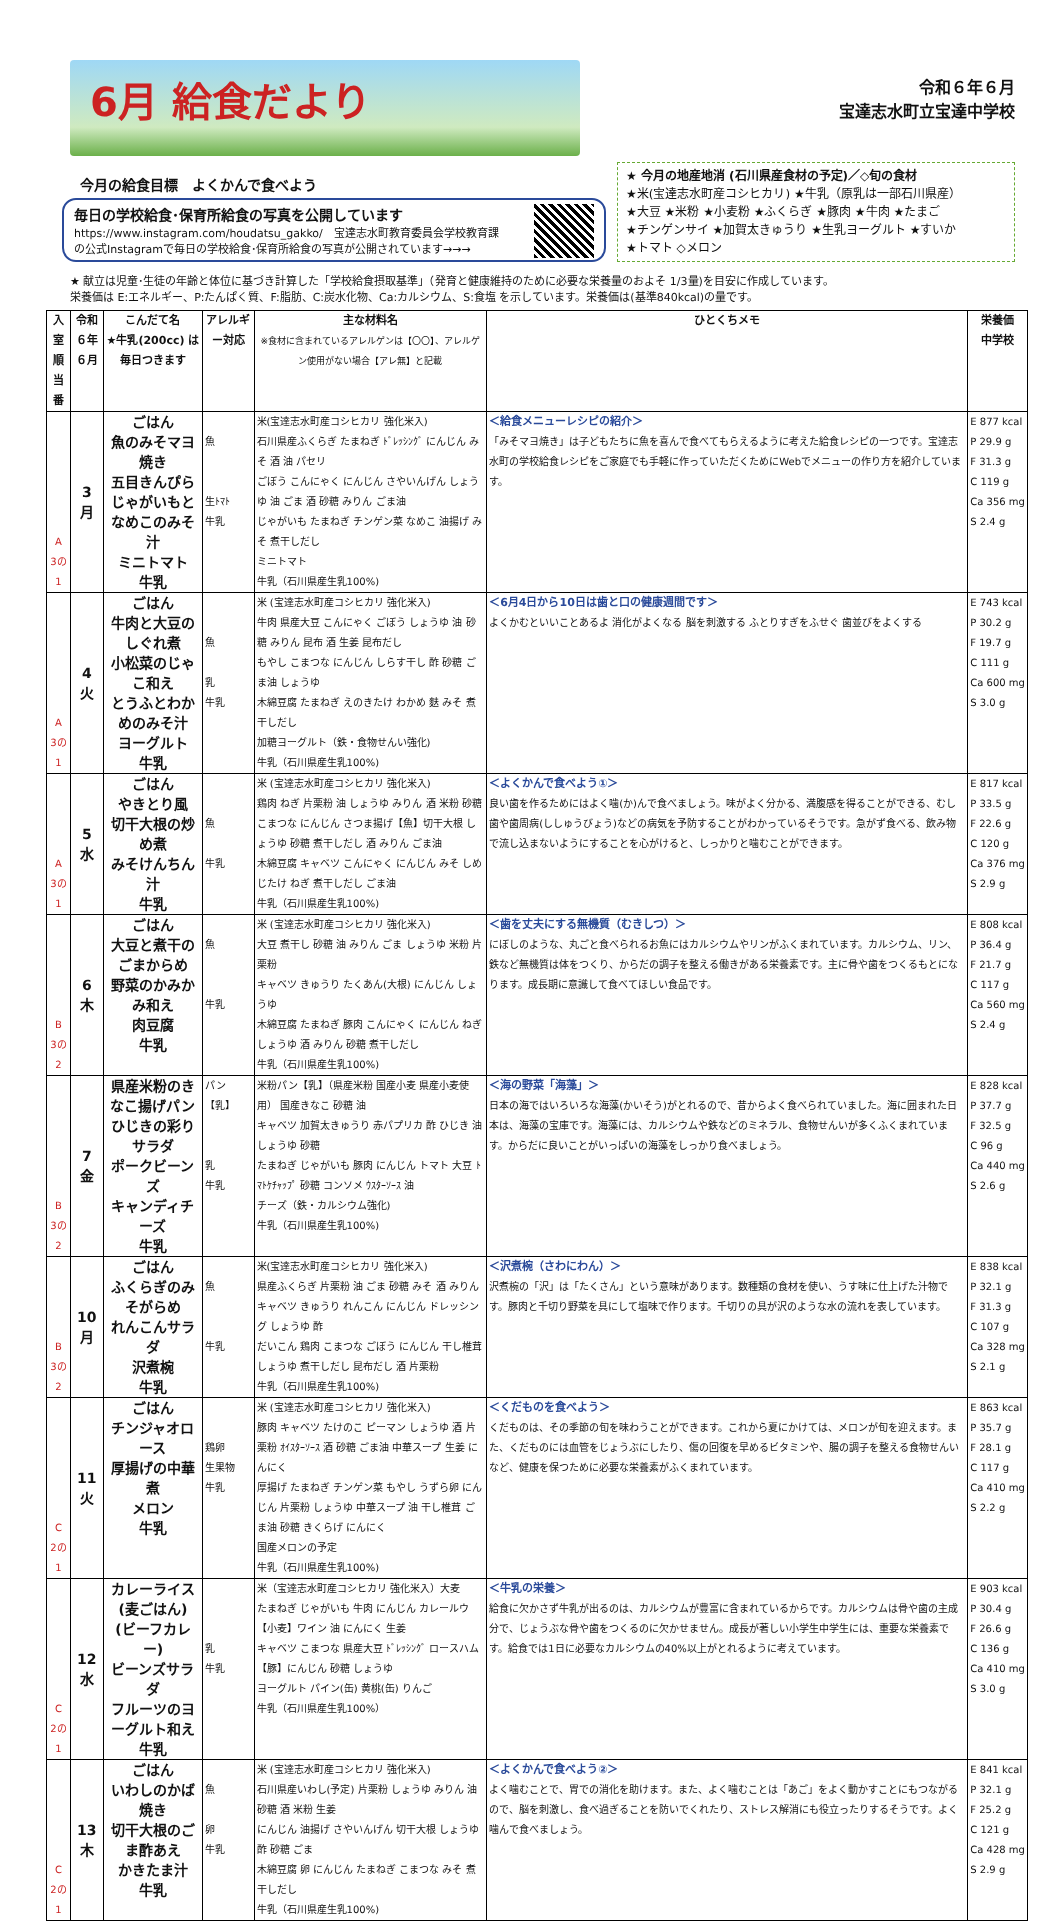6月 給食だより
令和６年６月
宝達志水町立宝達中学校
今月の給食目標　よくかんで食べよう
毎日の学校給食･保育所給食の写真を公開しています
https://www.instagram.com/houdatsu_gakko/　宝達志水町教育委員会学校教育課
の公式Instagramで毎日の学校給食･保育所給食の写真が公開されています→→→
★ 今月の地産地消 (石川県産食材の予定)／◇旬の食材
★米(宝達志水町産コシヒカリ) ★牛乳（原乳は一部石川県産）
★大豆 ★米粉 ★小麦粉 ★ふくらぎ ★豚肉 ★牛肉 ★たまご
★チンゲンサイ ★加賀太きゅうり ★生乳ヨーグルト ★すいか
★トマト ◇メロン
★ 献立は児童･生徒の年齢と体位に基づき計算した「学校給食摂取基準」（発育と健康維持のために必要な栄養量のおよそ 1/3量)を目安に作成しています。
栄養価は E:エネルギー、P:たんぱく質、F:脂肪、C:炭水化物、Ca:カルシウム、S:食塩 を示しています。栄養価は(基準840kcal)の量です。
| 入室順 当番 | 令和６年 ６月 | こんだて名 ★牛乳(200cc) は毎日つきます | アレルギー対応 | 主な材料名 ※食材に含まれているアレルゲンは【〇〇】、アレルゲン使用がない場合【アレ無】と記載 | ひとくちメモ | 栄養価 中学校 |
| --- | --- | --- | --- | --- | --- | --- |
| A 3の1 | 3 月 | ごはん 魚のみそマヨ焼き 五目きんぴら じゃがいもとなめこのみそ汁 ミニトマト 牛乳 | 魚 生ﾄﾏﾄ 牛乳 | 米(宝達志水町産コシヒカリ 強化米入) 石川県産ふくらぎ たまねぎ ﾄﾞﾚｯｼﾝｸﾞ にんじん みそ 酒 油 パセリ ごぼう こんにゃく にんじん さやいんげん しょうゆ 油 ごま 酒 砂糖 みりん ごま油 じゃがいも たまねぎ チンゲン菜 なめこ 油揚げ みそ 煮干しだし ミニトマト 牛乳（石川県産生乳100%) | ＜給食メニューレシピの紹介＞ 「みそマヨ焼き」は子どもたちに魚を喜んで食べてもらえるように考えた給食レシピの一つです。宝達志水町の学校給食レシピをご家庭でも手軽に作っていただくためにWebでメニューの作り方を紹介しています。 | E 877 kcal P 29.9 g F 31.3 g C 119 g Ca 356 mg S 2.4 g |
| A 3の1 | 4 火 | ごはん 牛肉と大豆のしぐれ煮 小松菜のじゃこ和え とうふとわかめのみそ汁 ヨーグルト 牛乳 | 魚 乳 牛乳 | 米 (宝達志水町産コシヒカリ 強化米入) 牛肉 県産大豆 こんにゃく ごぼう しょうゆ 油 砂糖 みりん 昆布 酒 生姜 昆布だし もやし こまつな にんじん しらす干し 酢 砂糖 ごま油 しょうゆ 木綿豆腐 たまねぎ えのきたけ わかめ 麩 みそ 煮干しだし 加糖ヨーグルト（鉄・食物せんい強化) 牛乳（石川県産生乳100%) | ＜6月4日から10日は歯と口の健康週間です＞ よくかむといいことあるよ 消化がよくなる 脳を刺激する ふとりすぎをふせぐ 歯並びをよくする | E 743 kcal P 30.2 g F 19.7 g C 111 g Ca 600 mg S 3.0 g |
| A 3の1 | 5 水 | ごはん やきとり風 切干大根の炒め煮 みそけんちん汁 牛乳 | 魚 牛乳 | 米 (宝達志水町産コシヒカリ 強化米入) 鶏肉 ねぎ 片栗粉 油 しょうゆ みりん 酒 米粉 砂糖 こまつな にんじん さつま揚げ【魚】切干大根 しょうゆ 砂糖 煮干しだし 酒 みりん ごま油 木綿豆腐 キャベツ こんにゃく にんじん みそ しめじたけ ねぎ 煮干しだし ごま油 牛乳（石川県産生乳100%) | ＜よくかんで食べよう①＞ 良い歯を作るためにはよく噛(か)んで食べましょう。味がよく分かる、満腹感を得ることができる、むし歯や歯周病(ししゅうびょう)などの病気を予防することがわかっているそうです。急がず食べる、飲み物で流し込まないようにすることを心がけると、しっかりと噛むことができます。 | E 817 kcal P 33.5 g F 22.6 g C 120 g Ca 376 mg S 2.9 g |
| B 3の2 | 6 木 | ごはん 大豆と煮干のごまからめ 野菜のかみかみ和え 肉豆腐 牛乳 | 魚 牛乳 | 米 (宝達志水町産コシヒカリ 強化米入) 大豆 煮干し 砂糖 油 みりん ごま しょうゆ 米粉 片栗粉 キャベツ きゅうり たくあん(大根) にんじん しょうゆ 木綿豆腐 たまねぎ 豚肉 こんにゃく にんじん ねぎ しょうゆ 酒 みりん 砂糖 煮干しだし 牛乳（石川県産生乳100%) | ＜歯を丈夫にする無機質（むきしつ）＞ にぼしのような、丸ごと食べられるお魚にはカルシウムやリンがふくまれています。カルシウム、リン、鉄など無機質は体をつくり、からだの調子を整える働きがある栄養素です。主に骨や歯をつくるもとになります。成長期に意識して食べてほしい食品です。 | E 808 kcal P 36.4 g F 21.7 g C 117 g Ca 560 mg S 2.4 g |
| B 3の2 | 7 金 | 県産米粉のきなこ揚げパン ひじきの彩りサラダ ポークビーンズ キャンディチーズ 牛乳 | パン【乳】 乳 牛乳 | 米粉パン【乳】（県産米粉 国産小麦 県産小麦使用） 国産きなこ 砂糖 油 キャベツ 加賀太きゅうり 赤パプリカ 酢 ひじき 油 しょうゆ 砂糖 たまねぎ じゃがいも 豚肉 にんじん トマト 大豆 ﾄﾏﾄｹﾁｬｯﾌﾟ 砂糖 コンソメ ｳｽﾀｰｿｰｽ 油 チーズ（鉄・カルシウム強化) 牛乳（石川県産生乳100%) | ＜海の野菜「海藻」＞ 日本の海ではいろいろな海藻(かいそう)がとれるので、昔からよく食べられていました。海に囲まれた日本は、海藻の宝庫です。海藻には、カルシウムや鉄などのミネラル、食物せんいが多くふくまれています。からだに良いことがいっぱいの海藻をしっかり食べましょう。 | E 828 kcal P 37.7 g F 32.5 g C 96 g Ca 440 mg S 2.6 g |
| B 3の2 | 10 月 | ごはん ふくらぎのみそがらめ れんこんサラダ 沢煮椀 牛乳 | 魚 牛乳 | 米(宝達志水町産コシヒカリ 強化米入) 県産ふくらぎ 片栗粉 油 ごま 砂糖 みそ 酒 みりん キャベツ きゅうり れんこん にんじん ドレッシング しょうゆ 酢 だいこん 鶏肉 こまつな ごぼう にんじん 干し椎茸 しょうゆ 煮干しだし 昆布だし 酒 片栗粉 牛乳（石川県産生乳100%) | ＜沢煮椀（さわにわん）＞ 沢煮椀の「沢」は「たくさん」という意味があります。数種類の食材を使い、うす味に仕上げた汁物です。豚肉と千切り野菜を具にして塩味で作ります。千切りの具が沢のような水の流れを表しています。 | E 838 kcal P 32.1 g F 31.3 g C 107 g Ca 328 mg S 2.1 g |
| C 2の1 | 11 火 | ごはん チンジャオロース 厚揚げの中華煮 メロン 牛乳 | 鶏卵 生果物 牛乳 | 米 (宝達志水町産コシヒカリ 強化米入) 豚肉 キャベツ たけのこ ピーマン しょうゆ 酒 片栗粉 ｵｲｽﾀｰｿｰｽ 酒 砂糖 ごま油 中華スープ 生姜 にんにく 厚揚げ たまねぎ チンゲン菜 もやし うずら卵 にんじん 片栗粉 しょうゆ 中華スープ 油 干し椎茸 ごま油 砂糖 きくらげ にんにく 国産メロンの予定 牛乳（石川県産生乳100%) | ＜くだものを食べよう＞ くだものは、その季節の旬を味わうことができます。これから夏にかけては、メロンが旬を迎えます。また、くだものには血管をじょうぶにしたり、傷の回復を早めるビタミンや、腸の調子を整える食物せんいなど、健康を保つために必要な栄養素がふくまれています。 | E 863 kcal P 35.7 g F 28.1 g C 117 g Ca 410 mg S 2.2 g |
| C 2の1 | 12 水 | カレーライス(麦ごはん) (ビーフカレー) ビーンズサラダ フルーツのヨーグルト和え 牛乳 | 乳 牛乳 | 米（宝達志水町産コシヒカリ 強化米入）大麦 たまねぎ じゃがいも 牛肉 にんじん カレールウ【小麦】ワイン 油 にんにく 生姜 キャベツ こまつな 県産大豆 ﾄﾞﾚｯｼﾝｸﾞ ロースハム【豚】にんじん 砂糖 しょうゆ ヨーグルト パイン(缶) 黄桃(缶) りんご 牛乳（石川県産生乳100%） | ＜牛乳の栄養＞ 給食に欠かさず牛乳が出るのは、カルシウムが豊富に含まれているからです。カルシウムは骨や歯の主成分で、じょうぶな骨や歯をつくるのに欠かせません。成長が著しい小学生中学生には、重要な栄養素です。給食では1日に必要なカルシウムの40%以上がとれるように考えています。 | E 903 kcal P 30.4 g F 26.6 g C 136 g Ca 410 mg S 3.0 g |
| C 2の1 | 13 木 | ごはん いわしのかば焼き 切干大根のごま酢あえ かきたま汁 牛乳 | 魚 卵 牛乳 | 米 (宝達志水町産コシヒカリ 強化米入) 石川県産いわし(予定) 片栗粉 しょうゆ みりん 油 砂糖 酒 米粉 生姜 にんじん 油揚げ さやいんげん 切干大根 しょうゆ 酢 砂糖 ごま 木綿豆腐 卵 にんじん たまねぎ こまつな みそ 煮干しだし 牛乳（石川県産生乳100%) | ＜よくかんで食べよう②＞ よく噛むことで、胃での消化を助けます。また、よく噛むことは「あご」をよく動かすことにもつながるので、脳を刺激し、食べ過ぎることを防いでくれたり、ストレス解消にも役立ったりするそうです。よく噛んで食べましょう。 | E 841 kcal P 32.1 g F 25.2 g C 121 g Ca 428 mg S 2.9 g |